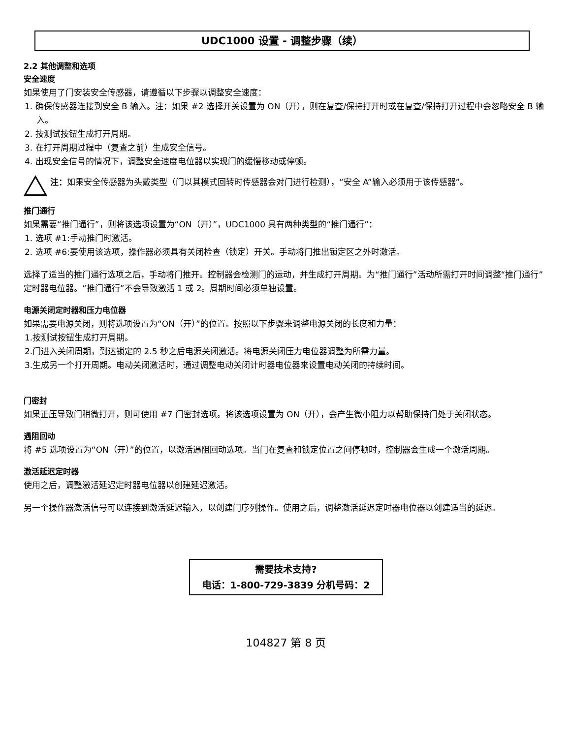UDC1000 设置 - 调整步骤（续）
2.2 其他调整和选项
安全速度
如果使用了门安装安全传感器，请遵循以下步骤以调整安全速度：
1. 确保传感器连接到安全 B 输入。注：如果 #2 选择开关设置为 ON（开），则在复查/保持打开时或在复查/保持打开过程中会忽略安全 B 输入。
2. 按测试按钮生成打开周期。
3. 在打开周期过程中（复查之前）生成安全信号。
4. 出现安全信号的情况下，调整安全速度电位器以实现门的缓慢移动或停顿。
注：如果安全传感器为头戴类型（门以其模式回转时传感器会对门进行检测），“安全 A”输入必须用于该传感器”。
推门通行
如果需要“推门通行”，则将该选项设置为“ON（开）”，UDC1000 具有两种类型的“推门通行”：
1. 选项 #1:手动推门时激活。
2. 选项 #6:要使用该选项，操作器必须具有关闭检查（锁定）开关。手动将门推出锁定区之外时激活。
选择了适当的推门通行选项之后，手动将门推开。控制器会检测门的运动，并生成打开周期。为“推门通行”活动所需打开时间调整“推门通行”定时器电位器。“推门通行”不会导致激活 1 或 2。周期时间必须单独设置。
电源关闭定时器和压力电位器
如果需要电源关闭，则将选项设置为“ON（开）”的位置。按照以下步骤来调整电源关闭的长度和力量：
1.按测试按钮生成打开周期。
2.门进入关闭周期，到达锁定的 2.5 秒之后电源关闭激活。将电源关闭压力电位器调整为所需力量。
3.生成另一个打开周期。电动关闭激活时，通过调整电动关闭计时器电位器来设置电动关闭的持续时间。
门密封
如果正压导致门稍微打开，则可使用 #7 门密封选项。将该选项设置为 ON（开），会产生微小阻力以帮助保持门处于关闭状态。
遇阻回动
将 #5 选项设置为“ON（开）”的位置，以激活遇阻回动选项。当门在复查和锁定位置之间停顿时，控制器会生成一个激活周期。
激活延迟定时器
使用之后，调整激活延迟定时器电位器以创建延迟激活。
另一个操作器激活信号可以连接到激活延迟输入，以创建门序列操作。使用之后，调整激活延迟定时器电位器以创建适当的延迟。
需要技术支持?
电话：1-800-729-3839 分机号码：2
104827 第 8 页